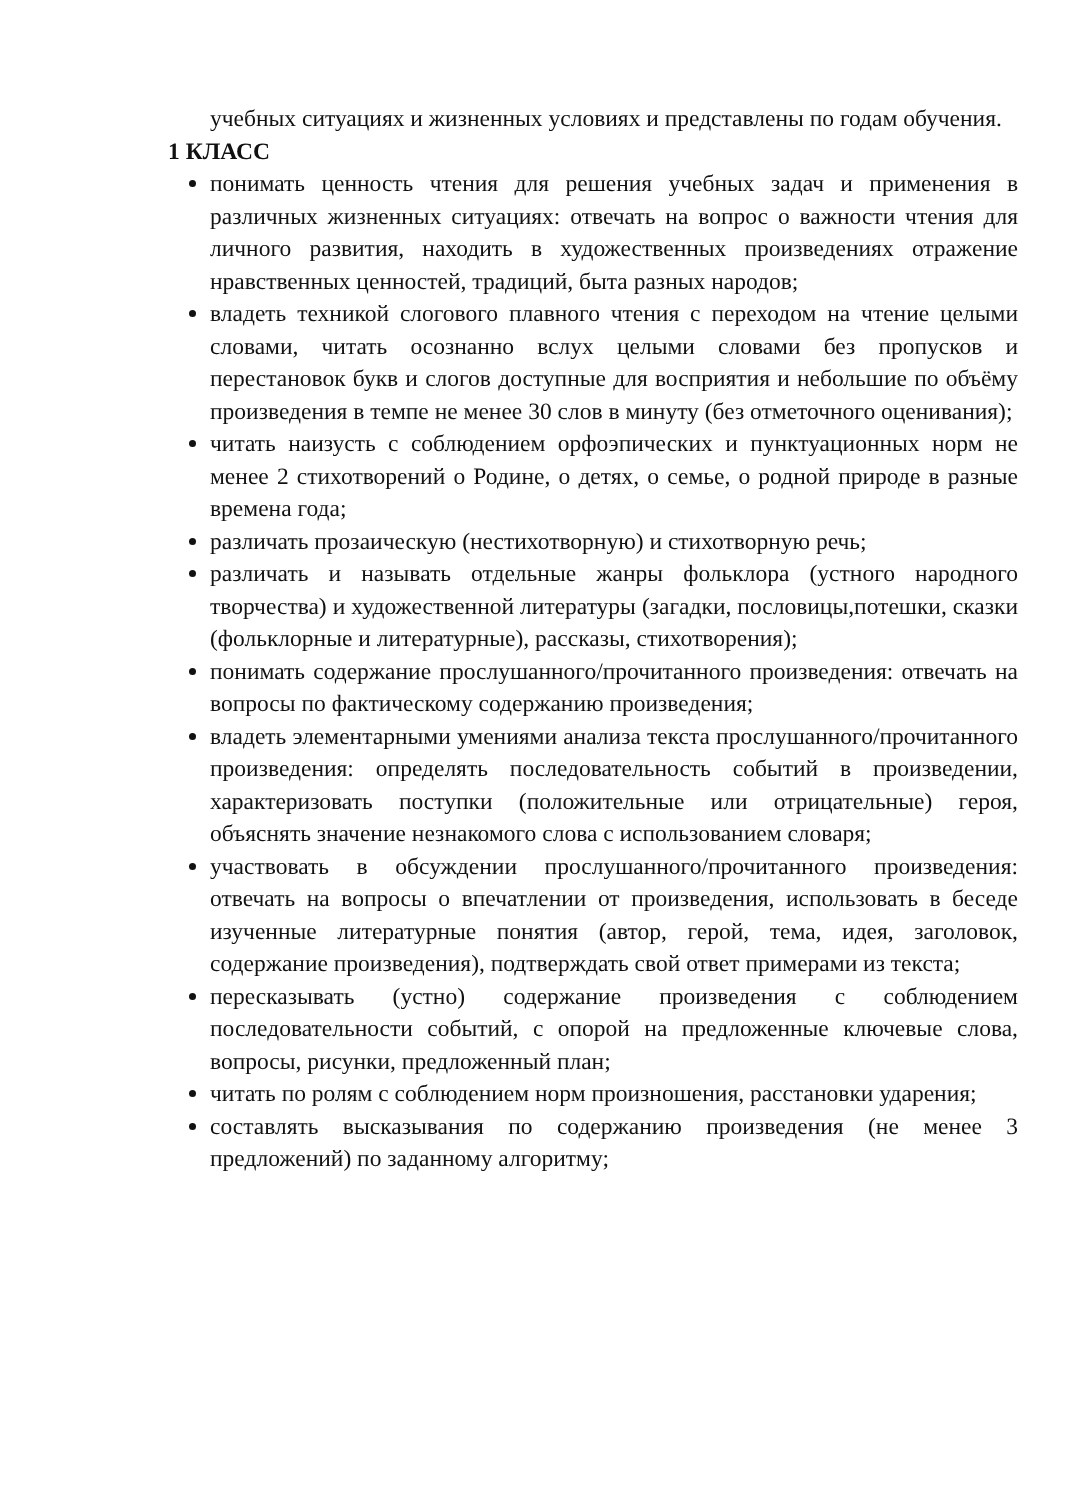учебных ситуациях и жизненных условиях и представлены по годам обучения.
1 КЛАСС
понимать ценность чтения для решения учебных задач и применения в различных жизненных ситуациях: отвечать на вопрос о важности чтения для личного развития, находить в художественных произведениях отражение нравственных ценностей, традиций, быта разных народов;
владеть техникой слогового плавного чтения с переходом на чтение целыми словами, читать осознанно вслух целыми словами без пропусков и перестановок букв и слогов доступные для восприятия и небольшие по объёму произведения в темпе не менее 30 слов в минуту (без отметочного оценивания);
читать наизусть с соблюдением орфоэпических и пунктуационных норм не менее 2 стихотворений о Родине, о детях, о семье, о родной природе в разные времена года;
различать прозаическую (нестихотворную) и стихотворную речь;
различать и называть отдельные жанры фольклора (устного народного творчества) и художественной литературы (загадки, пословицы,потешки, сказки (фольклорные и литературные), рассказы, стихотворения);
понимать содержание прослушанного/прочитанного произведения: отвечать на вопросы по фактическому содержанию произведения;
владеть элементарными умениями анализа текста прослушанного/прочитанного произведения: определять последовательность событий в произведении, характеризовать поступки (положительные или отрицательные) героя, объяснять значение незнакомого слова с использованием словаря;
участвовать в обсуждении прослушанного/прочитанного произведения: отвечать на вопросы о впечатлении от произведения, использовать в беседе изученные литературные понятия (автор, герой, тема, идея, заголовок, содержание произведения), подтверждать свой ответ примерами из текста;
пересказывать (устно) содержание произведения с соблюдением последовательности событий, с опорой на предложенные ключевые слова, вопросы, рисунки, предложенный план;
читать по ролям с соблюдением норм произношения, расстановки ударения;
составлять высказывания по содержанию произведения (не менее 3 предложений) по заданному алгоритму;